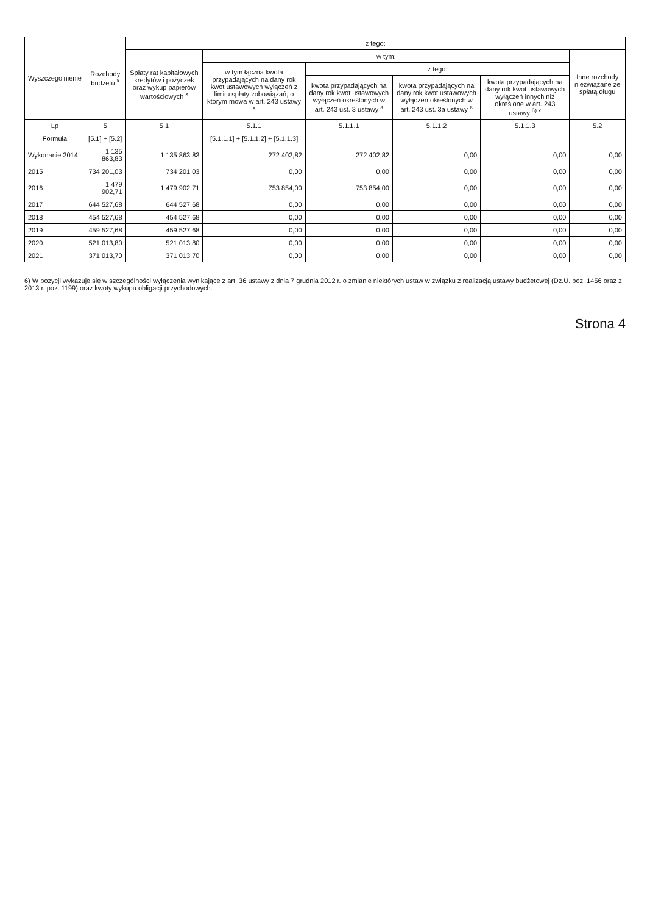| Wyszczególnienie | Rozchody budżetu <sup>x</sup> | z tego: | | | | | |
| --- | --- | --- | --- | --- | --- | --- | --- |
| | | Spłaty rat kapitałowych kredytów i pożyczek oraz wykup papierów wartościowych <sup>x</sup> | w tym: | | | | Inne rozchody niezwiązane ze spłatą długu |
| | | | w tym łączna kwota przypadających na dany rok kwot ustawowych wyłączeń z limitu spłaty zobowiązań, o którym mowa w art. 243 ustawy <sup>x</sup> | z tego: | | | |
| | | | | kwota przypadających na dany rok kwot ustawowych wyłączeń określonych w art. 243 ust. 3 ustawy <sup>x</sup> | kwota przypadających na dany rok kwot ustawowych wyłączeń określonych w art. 243 ust. 3a ustawy <sup>x</sup> | kwota przypadających na dany rok kwot ustawowych wyłączeń innych niż określone w art. 243 ustawy <sup>6) x</sup> | |
| Lp | 5 | 5.1 | 5.1.1 | 5.1.1.1 | 5.1.1.2 | 5.1.1.3 | 5.2 |
| Formuła | [5.1] + [5.2] | | [5.1.1.1] + [5.1.1.2] + [5.1.1.3] | | | | |
| Wykonanie 2014 | 1 135 863,83 | 1 135 863,83 | 272 402,82 | 272 402,82 | 0,00 | 0,00 | 0,00 |
| 2015 | 734 201,03 | 734 201,03 | 0,00 | 0,00 | 0,00 | 0,00 | 0,00 |
| 2016 | 1 479 902,71 | 1 479 902,71 | 753 854,00 | 753 854,00 | 0,00 | 0,00 | 0,00 |
| 2017 | 644 527,68 | 644 527,68 | 0,00 | 0,00 | 0,00 | 0,00 | 0,00 |
| 2018 | 454 527,68 | 454 527,68 | 0,00 | 0,00 | 0,00 | 0,00 | 0,00 |
| 2019 | 459 527,68 | 459 527,68 | 0,00 | 0,00 | 0,00 | 0,00 | 0,00 |
| 2020 | 521 013,80 | 521 013,80 | 0,00 | 0,00 | 0,00 | 0,00 | 0,00 |
| 2021 | 371 013,70 | 371 013,70 | 0,00 | 0,00 | 0,00 | 0,00 | 0,00 |
6) W pozycji wykazuje się w szczególności wyłączenia wynikające z art. 36 ustawy z dnia 7 grudnia 2012 r. o zmianie niektórych ustaw w związku z realizacją ustawy budżetowej (Dz.U. poz. 1456 oraz z 2013 r. poz. 1199) oraz kwoty wykupu obligacji przychodowych.
Strona 4